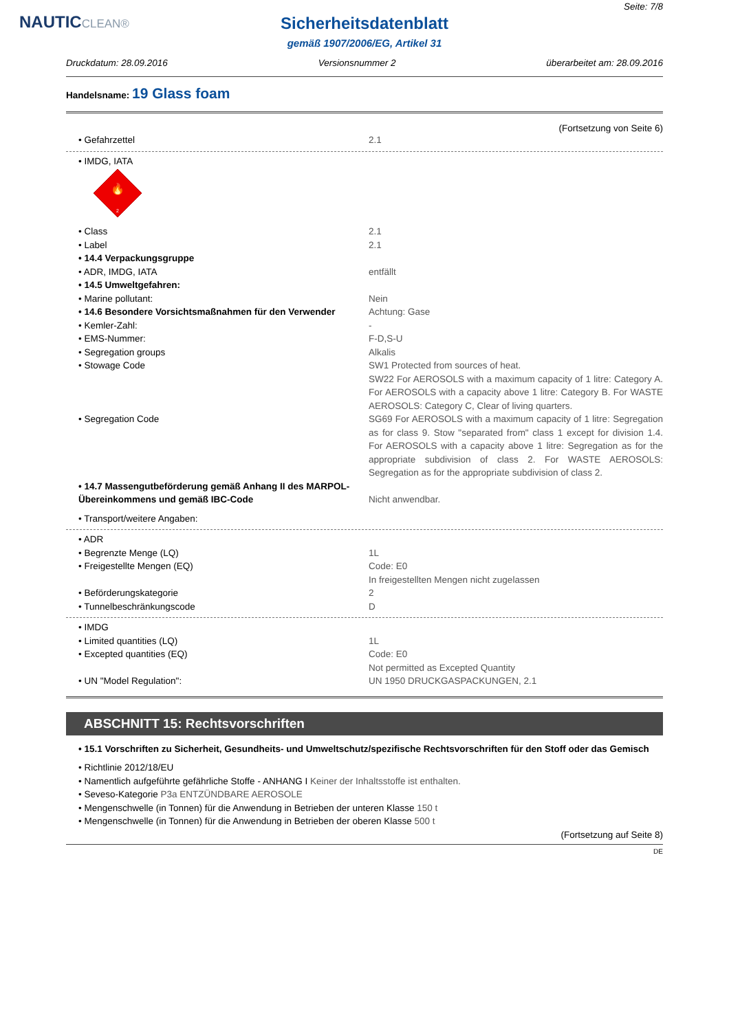NAUTICCLEAN®
Seite: 7/8
Sicherheitsdatenblatt
gemäß 1907/2006/EG, Artikel 31
Druckdatum: 28.09.2016 Versionsnummer 2 überarbeitet am: 28.09.2016
Handelsname: 19 Glass foam
(Fortsetzung von Seite 6)
• Gefahrzettel 2.1
• IMDG, IATA
🔥
2
• Class 2.1
• Label 2.1
• 14.4 Verpackungsgruppe
• ADR, IMDG, IATA entfällt
• 14.5 Umweltgefahren:
• Marine pollutant: Nein
• 14.6 Besondere Vorsichtsmaßnahmen für den Verwender
Achtung: Gase
• Kemler-Zahl: -
• EMS-Nummer: F-D,S-U
• Segregation groups Alkalis
• Stowage Code SW1 Protected from sources of heat.
SW22 For AEROSOLS with a maximum capacity of 1 litre: Category A. For AEROSOLS with a capacity above 1 litre: Category B. For WASTE AEROSOLS: Category C, Clear of living quarters.
• Segregation Code SG69 For AEROSOLS with a maximum capacity of 1 litre: Segregation as for class 9. Stow "separated from" class 1 except for division 1.4. For AEROSOLS with a capacity above 1 litre: Segregation as for the appropriate subdivision of class 2. For WASTE AEROSOLS: Segregation as for the appropriate subdivision of class 2.
• 14.7 Massengutbeförderung gemäß Anhang II des MARPOL-Übereinkommens und gemäß IBC-Code
Nicht anwendbar.
• Transport/weitere Angaben:
• ADR
• Begrenzte Menge (LQ) 1L
• Freigestellte Mengen (EQ) Code: E0
In freigestellten Mengen nicht zugelassen
• Beförderungskategorie 2
• Tunnelbeschränkungscode D
• IMDG
• Limited quantities (LQ) 1L
• Excepted quantities (EQ) Code: E0
Not permitted as Excepted Quantity
• UN "Model Regulation": UN 1950 DRUCKGASPACKUNGEN, 2.1
ABSCHNITT 15: Rechtsvorschriften
• 15.1 Vorschriften zu Sicherheit, Gesundheits- und Umweltschutz/spezifische Rechtsvorschriften für den Stoff oder das Gemisch
• Richtlinie 2012/18/EU
• Namentlich aufgeführte gefährliche Stoffe - ANHANG I Keiner der Inhaltsstoffe ist enthalten.
• Seveso-Kategorie P3a ENTZÜNDBARE AEROSOLE
• Mengenschwelle (in Tonnen) für die Anwendung in Betrieben der unteren Klasse 150 t
• Mengenschwelle (in Tonnen) für die Anwendung in Betrieben der oberen Klasse 500 t
(Fortsetzung auf Seite 8)
DE